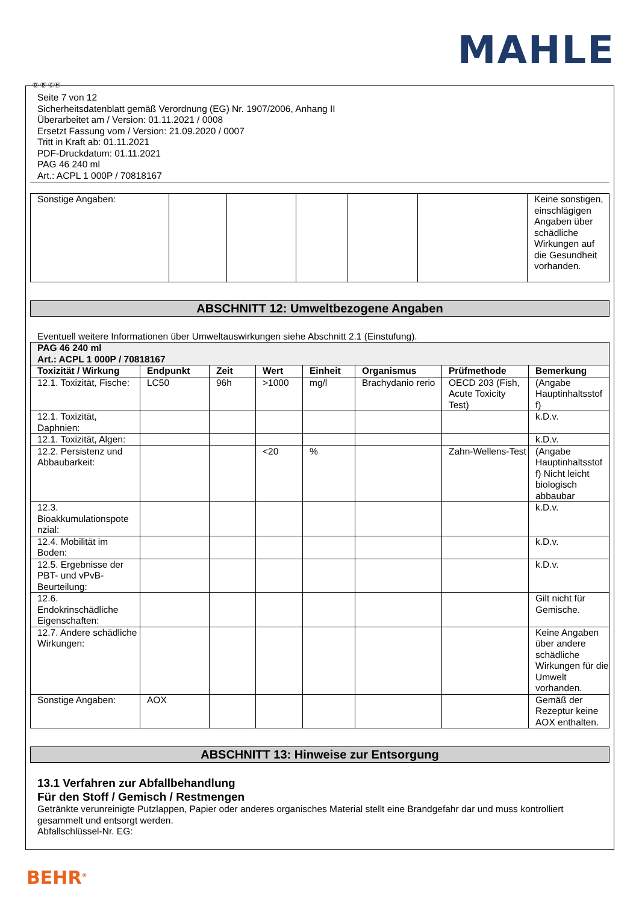MAHLE
Ⓓ Ⓑ ⒸⒽ
Seite 7 von 12
Sicherheitsdatenblatt gemäß Verordnung (EG) Nr. 1907/2006, Anhang II
Überarbeitet am / Version: 01.11.2021 / 0008
Ersetzt Fassung vom / Version: 21.09.2020 / 0007
Tritt in Kraft ab: 01.11.2021
PDF-Druckdatum: 01.11.2021
PAG 46 240 ml
Art.: ACPL 1 000P / 70818167
| Sonstige Angaben: | | | | | | Keine sonstigen, einschlägigen Angaben über schädliche Wirkungen auf die Gesundheit vorhanden. |
ABSCHNITT 12: Umweltbezogene Angaben
Eventuell weitere Informationen über Umweltauswirkungen siehe Abschnitt 2.1 (Einstufung).
| PAG 46 240 ml Art.: ACPL 1 000P / 70818167 | | | | | | | |
| Toxizität / Wirkung | Endpunkt | Zeit | Wert | Einheit | Organismus | Prüfmethode | Bemerkung |
| 12.1. Toxizität, Fische: | LC50 | 96h | >1000 | mg/l | Brachydanio rerio | OECD 203 (Fish, Acute Toxicity Test) | (Angabe Hauptinhaltsstof f) |
| 12.1. Toxizität, Daphnien: | | | | | | | k.D.v. |
| 12.1. Toxizität, Algen: | | | | | | | k.D.v. |
| 12.2. Persistenz und Abbaubarkeit: | | | <20 | % | | Zahn-Wellens-Test | (Angabe Hauptinhaltsstof f) Nicht leicht biologisch abbaubar |
| 12.3. Bioakkumulationspote nzial: | | | | | | | k.D.v. |
| 12.4. Mobilität im Boden: | | | | | | | k.D.v. |
| 12.5. Ergebnisse der PBT- und vPvB-Beurteilung: | | | | | | | k.D.v. |
| 12.6. Endokrinschädliche Eigenschaften: | | | | | | | Gilt nicht für Gemische. |
| 12.7. Andere schädliche Wirkungen: | | | | | | | Keine Angaben über andere schädliche Wirkungen für die Umwelt vorhanden. |
| Sonstige Angaben: | AOX | | | | | | Gemäß der Rezeptur keine AOX enthalten. |
ABSCHNITT 13: Hinweise zur Entsorgung
13.1 Verfahren zur Abfallbehandlung
Für den Stoff / Gemisch / Restmengen
Getränkte verunreinigte Putzlappen, Papier oder anderes organisches Material stellt eine Brandgefahr dar und muss kontrolliert gesammelt und entsorgt werden.
Abfallschlüssel-Nr. EG:
BEHR<sup>®</sup>